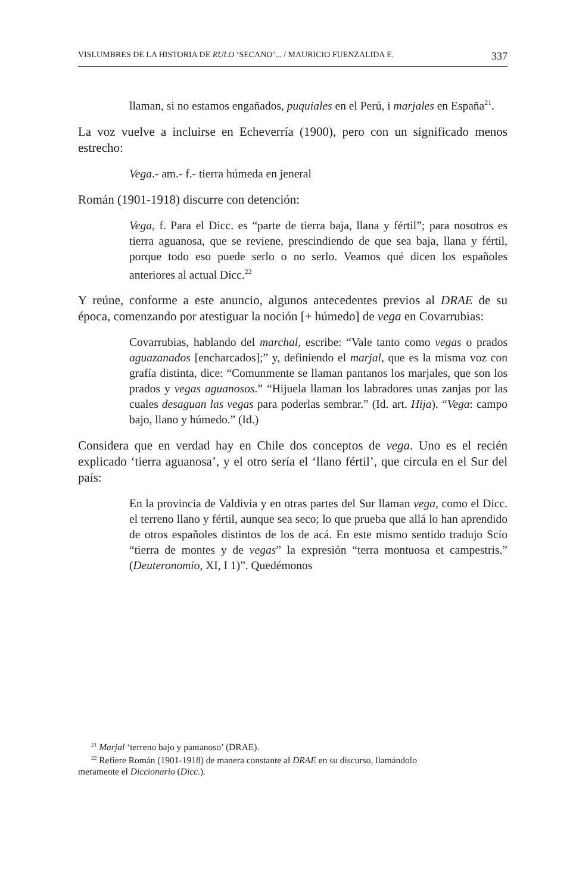VISLUMBRES DE LA HISTORIA DE RULO ‘SECANO’... / MAURICIO FUENZALIDA E. 337
llaman, si no estamos engañados, puquiales en el Perú, i marjales en España<sup>21</sup>.
La voz vuelve a incluirse en Echeverría (1900), pero con un significado menos estrecho:
Vega.- am.- f.- tierra húmeda en jeneral
Román (1901-1918) discurre con detención:
Vega, f. Para el Dicc. es “parte de tierra baja, llana y fértil”; para nosotros es tierra aguanosa, que se reviene, prescindiendo de que sea baja, llana y fértil, porque todo eso puede serlo o no serlo. Veamos qué dicen los españoles anteriores al actual Dicc.<sup>22</sup>
Y reúne, conforme a este anuncio, algunos antecedentes previos al DRAE de su época, comenzando por atestiguar la noción [+ húmedo] de vega en Covarrubias:
Covarrubias, hablando del marchal, escribe: “Vale tanto como vegas o prados aguazanados [encharcados];” y, definiendo el marjal, que es la misma voz con grafía distinta, dice: “Comunmente se llaman pantanos los marjales, que son los prados y vegas aguanosos.” “Hijuela llaman los labradores unas zanjas por las cuales desaguan las vegas para poderlas sembrar.” (Id. art. Hija). “Vega: campo bajo, llano y húmedo.” (Id.)
Considera que en verdad hay en Chile dos conceptos de vega. Uno es el recién explicado ‘tierra aguanosa’, y el otro sería el ‘llano fértil’, que circula en el Sur del país:
En la provincia de Valdivia y en otras partes del Sur llaman vega, como el Dicc. el terreno llano y fértil, aunque sea seco; lo que prueba que allá lo han aprendido de otros españoles distintos de los de acá. En este mismo sentido tradujo Scío “tierra de montes y de vegas” la expresión “terra montuosa et campestris.” (Deuteronomio, XI, I 1)”. Quedémonos
<sup>21</sup> Marjal ‘terreno bajo y pantanoso’ (DRAE).
<sup>22</sup> Refiere Román (1901-1918) de manera constante al DRAE en su discurso, llamándolo
meramente el Diccionario (Dicc.).